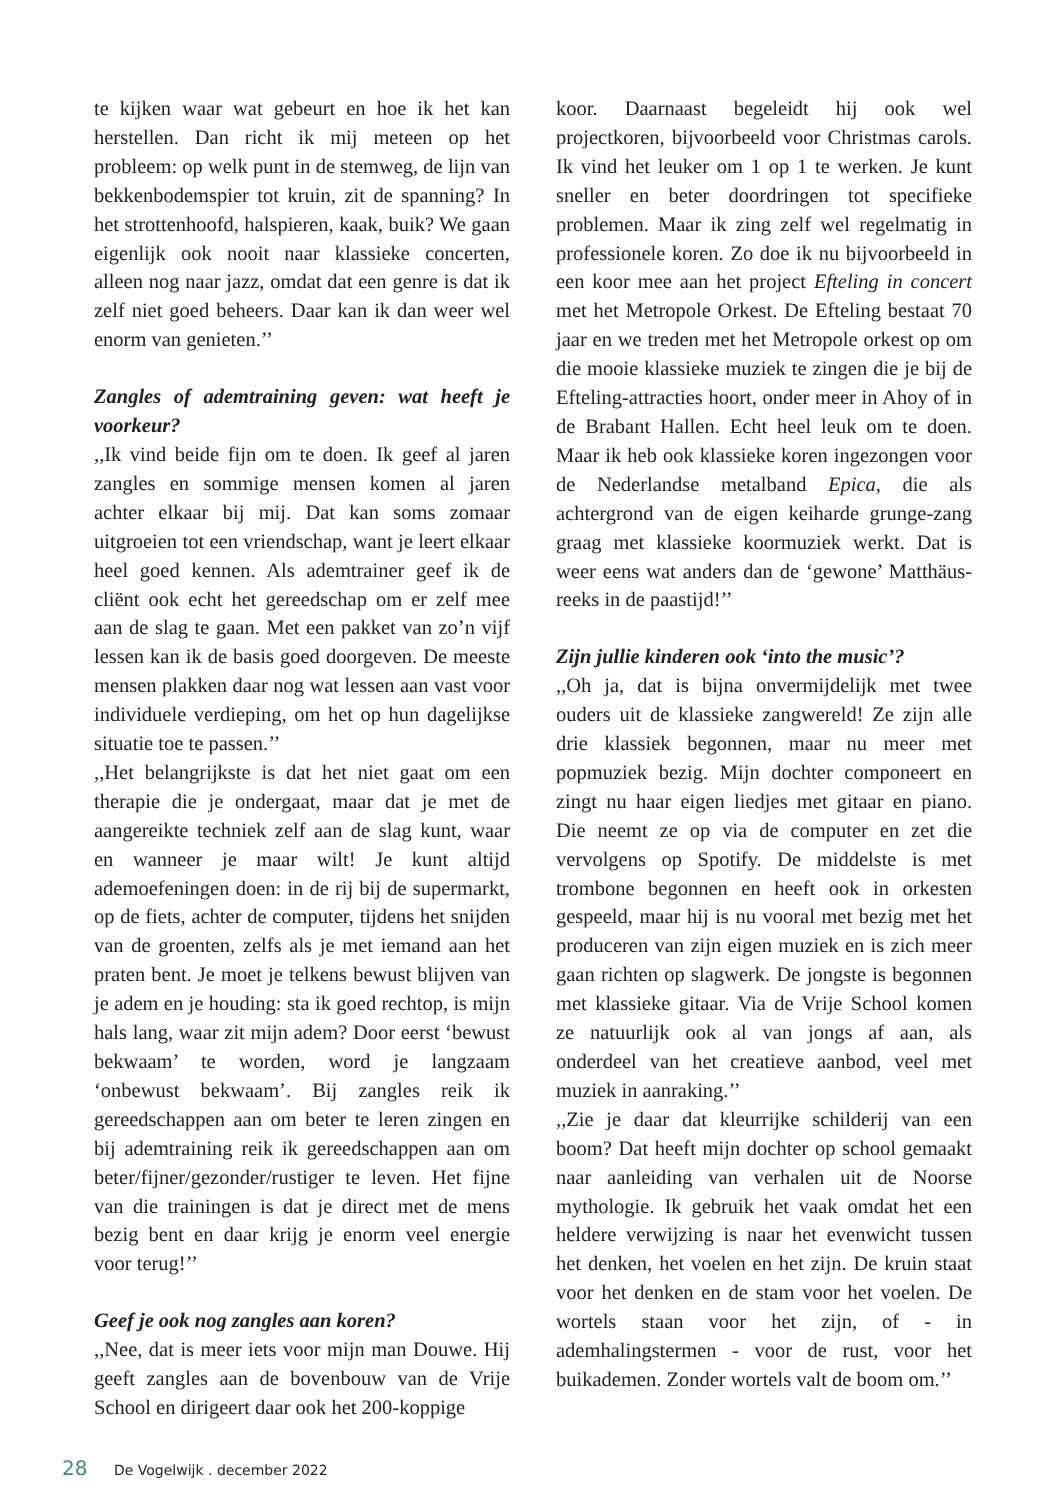te kijken waar wat gebeurt en hoe ik het kan herstellen. Dan richt ik mij meteen op het probleem: op welk punt in de stemweg, de lijn van bekkenbodemspier tot kruin, zit de spanning? In het strottenhoofd, halspieren, kaak, buik? We gaan eigenlijk ook nooit naar klassieke concerten, alleen nog naar jazz, omdat dat een genre is dat ik zelf niet goed beheers. Daar kan ik dan weer wel enorm van genieten.’’
Zangles of ademtraining geven: wat heeft je voorkeur?
,,Ik vind beide fijn om te doen. Ik geef al jaren zangles en sommige mensen komen al jaren achter elkaar bij mij. Dat kan soms zomaar uitgroeien tot een vriendschap, want je leert elkaar heel goed kennen. Als ademtrainer geef ik de cliënt ook echt het gereedschap om er zelf mee aan de slag te gaan. Met een pakket van zo’n vijf lessen kan ik de basis goed doorgeven. De meeste mensen plakken daar nog wat lessen aan vast voor individuele verdieping, om het op hun dagelijkse situatie toe te passen.’’
,,Het belangrijkste is dat het niet gaat om een therapie die je ondergaat, maar dat je met de aangereikte techniek zelf aan de slag kunt, waar en wanneer je maar wilt! Je kunt altijd ademoefeningen doen: in de rij bij de supermarkt, op de fiets, achter de computer, tijdens het snijden van de groenten, zelfs als je met iemand aan het praten bent. Je moet je telkens bewust blijven van je adem en je houding: sta ik goed rechtop, is mijn hals lang, waar zit mijn adem? Door eerst ‘bewust bekwaam’ te worden, word je langzaam ‘onbewust bekwaam’. Bij zangles reik ik gereedschappen aan om beter te leren zingen en bij ademtraining reik ik gereedschappen aan om beter/fijner/gezonder/rustiger te leven. Het fijne van die trainingen is dat je direct met de mens bezig bent en daar krijg je enorm veel energie voor terug!’’
Geef je ook nog zangles aan koren?
,,Nee, dat is meer iets voor mijn man Douwe. Hij geeft zangles aan de bovenbouw van de Vrije School en dirigeert daar ook het 200-koppige
koor. Daarnaast begeleidt hij ook wel projectkoren, bijvoorbeeld voor Christmas carols. Ik vind het leuker om 1 op 1 te werken. Je kunt sneller en beter doordringen tot specifieke problemen. Maar ik zing zelf wel regelmatig in professionele koren. Zo doe ik nu bijvoorbeeld in een koor mee aan het project Efteling in concert met het Metropole Orkest. De Efteling bestaat 70 jaar en we treden met het Metropole orkest op om die mooie klassieke muziek te zingen die je bij de Efteling-attracties hoort, onder meer in Ahoy of in de Brabant Hallen. Echt heel leuk om te doen. Maar ik heb ook klassieke koren ingezongen voor de Nederlandse metalband Epica, die als achtergrond van de eigen keiharde grunge-zang graag met klassieke koormuziek werkt. Dat is weer eens wat anders dan de ‘gewone’ Matthäus-reeks in de paastijd!’’
Zijn jullie kinderen ook ‘into the music’?
,,Oh ja, dat is bijna onvermijdelijk met twee ouders uit de klassieke zangwereld! Ze zijn alle drie klassiek begonnen, maar nu meer met popmuziek bezig. Mijn dochter componeert en zingt nu haar eigen liedjes met gitaar en piano. Die neemt ze op via de computer en zet die vervolgens op Spotify. De middelste is met trombone begonnen en heeft ook in orkesten gespeeld, maar hij is nu vooral met bezig met het produceren van zijn eigen muziek en is zich meer gaan richten op slagwerk. De jongste is begonnen met klassieke gitaar. Via de Vrije School komen ze natuurlijk ook al van jongs af aan, als onderdeel van het creatieve aanbod, veel met muziek in aanraking.’’
,,Zie je daar dat kleurrijke schilderij van een boom? Dat heeft mijn dochter op school gemaakt naar aanleiding van verhalen uit de Noorse mythologie. Ik gebruik het vaak omdat het een heldere verwijzing is naar het evenwicht tussen het denken, het voelen en het zijn. De kruin staat voor het denken en de stam voor het voelen. De wortels staan voor het zijn, of - in ademhalingstermen - voor de rust, voor het buikademen. Zonder wortels valt de boom om.’’
28 De Vogelwijk . december 2022